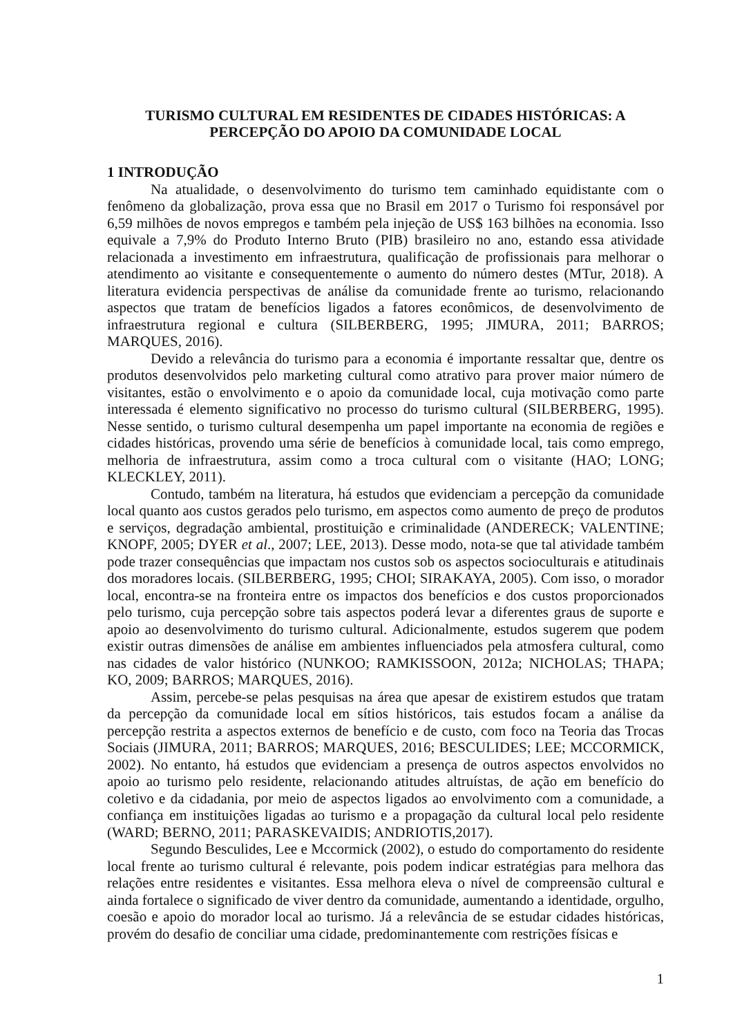TURISMO CULTURAL EM RESIDENTES DE CIDADES HISTÓRICAS: A PERCEPÇÃO DO APOIO DA COMUNIDADE LOCAL
1 INTRODUÇÃO
Na atualidade, o desenvolvimento do turismo tem caminhado equidistante com o fenômeno da globalização, prova essa que no Brasil em 2017 o Turismo foi responsável por 6,59 milhões de novos empregos e também pela injeção de US$ 163 bilhões na economia. Isso equivale a 7,9% do Produto Interno Bruto (PIB) brasileiro no ano, estando essa atividade relacionada a investimento em infraestrutura, qualificação de profissionais para melhorar o atendimento ao visitante e consequentemente o aumento do número destes (MTur, 2018). A literatura evidencia perspectivas de análise da comunidade frente ao turismo, relacionando aspectos que tratam de benefícios ligados a fatores econômicos, de desenvolvimento de infraestrutura regional e cultura (SILBERBERG, 1995; JIMURA, 2011; BARROS; MARQUES, 2016).
Devido a relevância do turismo para a economia é importante ressaltar que, dentre os produtos desenvolvidos pelo marketing cultural como atrativo para prover maior número de visitantes, estão o envolvimento e o apoio da comunidade local, cuja motivação como parte interessada é elemento significativo no processo do turismo cultural (SILBERBERG, 1995). Nesse sentido, o turismo cultural desempenha um papel importante na economia de regiões e cidades históricas, provendo uma série de benefícios à comunidade local, tais como emprego, melhoria de infraestrutura, assim como a troca cultural com o visitante (HAO; LONG; KLECKLEY, 2011).
Contudo, também na literatura, há estudos que evidenciam a percepção da comunidade local quanto aos custos gerados pelo turismo, em aspectos como aumento de preço de produtos e serviços, degradação ambiental, prostituição e criminalidade (ANDERECK; VALENTINE; KNOPF, 2005; DYER et al., 2007; LEE, 2013). Desse modo, nota-se que tal atividade também pode trazer consequências que impactam nos custos sob os aspectos socioculturais e atitudinais dos moradores locais. (SILBERBERG, 1995; CHOI; SIRAKAYA, 2005). Com isso, o morador local, encontra-se na fronteira entre os impactos dos benefícios e dos custos proporcionados pelo turismo, cuja percepção sobre tais aspectos poderá levar a diferentes graus de suporte e apoio ao desenvolvimento do turismo cultural. Adicionalmente, estudos sugerem que podem existir outras dimensões de análise em ambientes influenciados pela atmosfera cultural, como nas cidades de valor histórico (NUNKOO; RAMKISSOON, 2012a; NICHOLAS; THAPA; KO, 2009; BARROS; MARQUES, 2016).
Assim, percebe-se pelas pesquisas na área que apesar de existirem estudos que tratam da percepção da comunidade local em sítios históricos, tais estudos focam a análise da percepção restrita a aspectos externos de benefício e de custo, com foco na Teoria das Trocas Sociais (JIMURA, 2011; BARROS; MARQUES, 2016; BESCULIDES; LEE; MCCORMICK, 2002). No entanto, há estudos que evidenciam a presença de outros aspectos envolvidos no apoio ao turismo pelo residente, relacionando atitudes altruístas, de ação em benefício do coletivo e da cidadania, por meio de aspectos ligados ao envolvimento com a comunidade, a confiança em instituições ligadas ao turismo e a propagação da cultural local pelo residente (WARD; BERNO, 2011; PARASKEVAIDIS; ANDRIOTIS,2017).
Segundo Besculides, Lee e Mccormick (2002), o estudo do comportamento do residente local frente ao turismo cultural é relevante, pois podem indicar estratégias para melhora das relações entre residentes e visitantes. Essa melhora eleva o nível de compreensão cultural e ainda fortalece o significado de viver dentro da comunidade, aumentando a identidade, orgulho, coesão e apoio do morador local ao turismo. Já a relevância de se estudar cidades históricas, provém do desafio de conciliar uma cidade, predominantemente com restrições físicas e
1